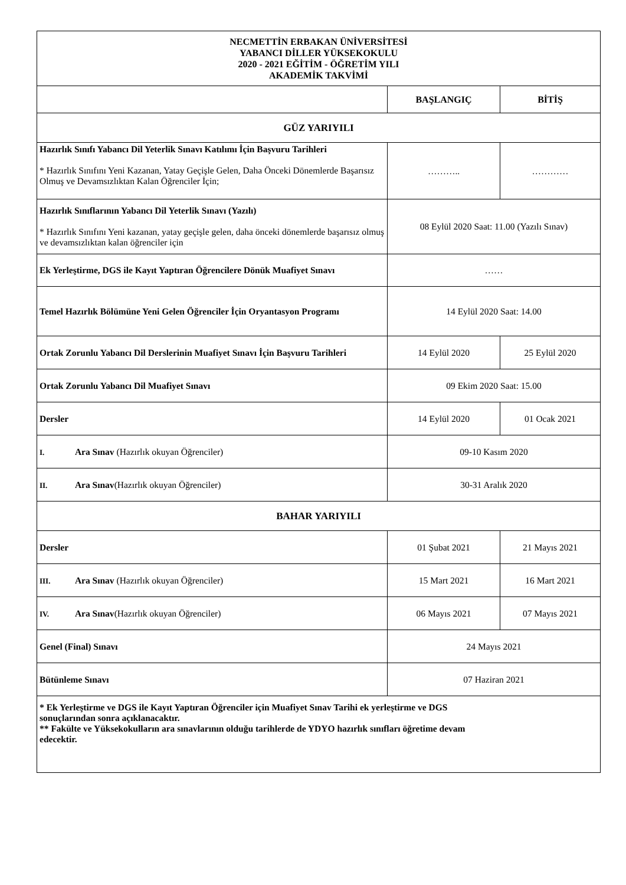| NECMETTİN ERBAKAN ÜNİVERSİTESİ YABANCI DİLLER YÜKSEKOKULU 2020 - 2021 EĞİTİM - ÖĞRETİM YILI AKADEMİK TAKVİMİ | | |
| --- | --- | --- |
| | BAŞLANGIÇ | BİTİŞ |
| GÜZ YARIYILI | | |
| Hazırlık Sınıfı Yabancı Dil Yeterlik Sınavı Katılımı İçin Başvuru Tarihleri * Hazırlık Sınıfını Yeni Kazanan, Yatay Geçişle Gelen, Daha Önceki Dönemlerde Başarısız Olmuş ve Devamsızlıktan Kalan Öğrenciler İçin; | ……….. | ………… |
| Hazırlık Sınıflarının Yabancı Dil Yeterlik Sınavı (Yazılı) * Hazırlık Sınıfını Yeni kazanan, yatay geçişle gelen, daha önceki dönemlerde başarısız olmuş ve devamsızlıktan kalan öğrenciler için | 08 Eylül 2020 Saat: 11.00 (Yazılı Sınav) | |
| Ek Yerleştirme, DGS ile Kayıt Yaptıran Öğrencilere Dönük Muafiyet Sınavı | …… | |
| Temel Hazırlık Bölümüne Yeni Gelen Öğrenciler İçin Oryantasyon Programı | 14 Eylül 2020 Saat: 14.00 | |
| Ortak Zorunlu Yabancı Dil Derslerinin Muafiyet Sınavı İçin Başvuru Tarihleri | 14 Eylül 2020 | 25 Eylül 2020 |
| Ortak Zorunlu Yabancı Dil Muafiyet Sınavı | 09 Ekim 2020 Saat: 15.00 | |
| Dersler | 14 Eylül 2020 | 01 Ocak 2021 |
| I. Ara Sınav (Hazırlık okuyan Öğrenciler) | 09-10 Kasım 2020 | |
| II. Ara Sınav (Hazırlık okuyan Öğrenciler) | 30-31 Aralık 2020 | |
| BAHAR YARIYILI | | |
| Dersler | 01 Şubat 2021 | 21 Mayıs 2021 |
| III. Ara Sınav (Hazırlık okuyan Öğrenciler) | 15 Mart 2021 | 16 Mart 2021 |
| IV. Ara Sınav (Hazırlık okuyan Öğrenciler) | 06 Mayıs 2021 | 07 Mayıs 2021 |
| Genel (Final) Sınavı | 24 Mayıs 2021 | |
| Bütünleme Sınavı | 07 Haziran 2021 | |
| * Ek Yerleştirme ve DGS ile Kayıt Yaptıran Öğrenciler için Muafiyet Sınav Tarihi ek yerleştirme ve DGS sonuçlarından sonra açıklanacaktır. ** Fakülte ve Yüksekokulların ara sınavlarının olduğu tarihlerde de YDYO hazırlık sınıfları öğretime devam edecektir. | | |